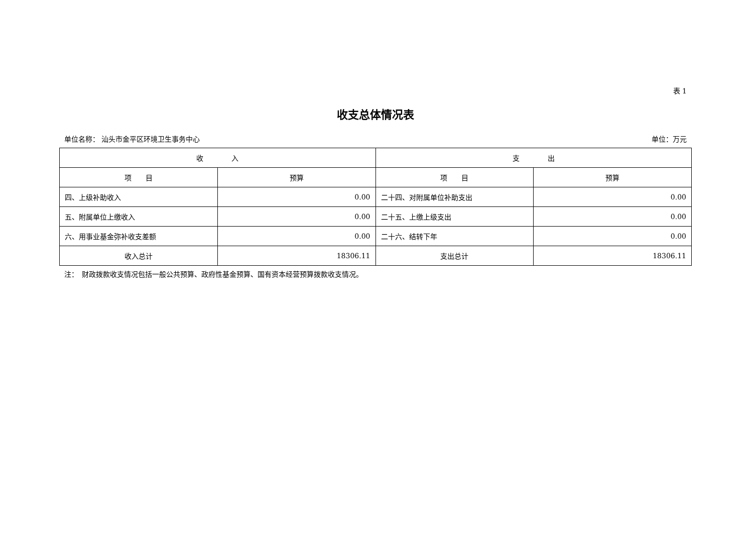表 1
收支总体情况表
单位名称： 汕头市金平区环境卫生事务中心 单位：万元
| 收 入 | | 支 出 | |
| --- | --- | --- | --- |
| 项 目 | 预算 | 项 目 | 预算 |
| 四、上级补助收入 | 0.00 | 二十四、对附属单位补助支出 | 0.00 |
| 五、附属单位上缴收入 | 0.00 | 二十五、上缴上级支出 | 0.00 |
| 六、用事业基金弥补收支差额 | 0.00 | 二十六、结转下年 | 0.00 |
| 收入总计 | 18306.11 | 支出总计 | 18306.11 |
注：　财政拨款收支情况包括一般公共预算、政府性基金预算、国有资本经营预算拨款收支情况。